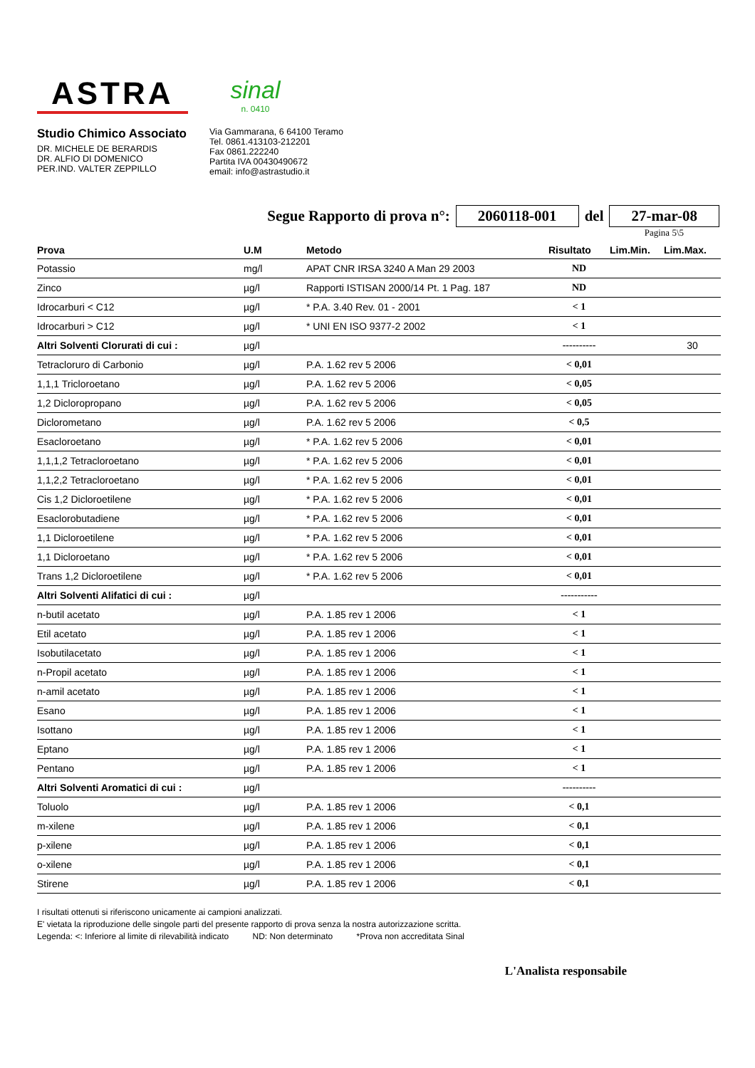ASTRA
sinal
n. 0410
Studio Chimico Associato
DR. MICHELE DE BERARDIS
DR. ALFIO DI DOMENICO
PER.IND. VALTER ZEPPILLO
Via Gammarana, 6 64100 Teramo
Tel. 0861.413103-212201
Fax 0861.222240
Partita IVA 00430490672
email: info@astrastudio.it
Segue Rapporto di prova n°: 2060118-001 del 27-mar-08
Pagina 5\5
| Prova | U.M | Metodo | Risultato | Lim.Min. | Lim.Max. |
| --- | --- | --- | --- | --- | --- |
| Potassio | mg/l | APAT CNR IRSA 3240 A Man 29 2003 | ND | | |
| Zinco | µg/l | Rapporti ISTISAN 2000/14 Pt. 1 Pag. 187 | ND | | |
| Idrocarburi < C12 | µg/l | * P.A. 3.40 Rev. 01 - 2001 | < 1 | | |
| Idrocarburi > C12 | µg/l | * UNI EN ISO 9377-2 2002 | < 1 | | |
| Altri Solventi Clorurati di cui : | µg/l | | ---------- | | 30 |
| Tetracloruro di Carbonio | µg/l | P.A. 1.62 rev 5 2006 | < 0,01 | | |
| 1,1,1 Tricloroetano | µg/l | P.A. 1.62 rev 5 2006 | < 0,05 | | |
| 1,2 Dicloropropano | µg/l | P.A. 1.62 rev 5 2006 | < 0,05 | | |
| Diclorometano | µg/l | P.A. 1.62 rev 5 2006 | < 0,5 | | |
| Esacloroetano | µg/l | * P.A. 1.62 rev 5 2006 | < 0,01 | | |
| 1,1,1,2 Tetracloroetano | µg/l | * P.A. 1.62 rev 5 2006 | < 0,01 | | |
| 1,1,2,2 Tetracloroetano | µg/l | * P.A. 1.62 rev 5 2006 | < 0,01 | | |
| Cis 1,2 Dicloroetilene | µg/l | * P.A. 1.62 rev 5 2006 | < 0,01 | | |
| Esaclorobutadiene | µg/l | * P.A. 1.62 rev 5 2006 | < 0,01 | | |
| 1,1 Dicloroetilene | µg/l | * P.A. 1.62 rev 5 2006 | < 0,01 | | |
| 1,1 Dicloroetano | µg/l | * P.A. 1.62 rev 5 2006 | < 0,01 | | |
| Trans 1,2 Dicloroetilene | µg/l | * P.A. 1.62 rev 5 2006 | < 0,01 | | |
| Altri Solventi Alifatici di cui : | µg/l | | ----------- | | |
| n-butil acetato | µg/l | P.A. 1.85 rev 1 2006 | < 1 | | |
| Etil acetato | µg/l | P.A. 1.85 rev 1 2006 | < 1 | | |
| Isobutilacetato | µg/l | P.A. 1.85 rev 1 2006 | < 1 | | |
| n-Propil acetato | µg/l | P.A. 1.85 rev 1 2006 | < 1 | | |
| n-amil acetato | µg/l | P.A. 1.85 rev 1 2006 | < 1 | | |
| Esano | µg/l | P.A. 1.85 rev 1 2006 | < 1 | | |
| Isottano | µg/l | P.A. 1.85 rev 1 2006 | < 1 | | |
| Eptano | µg/l | P.A. 1.85 rev 1 2006 | < 1 | | |
| Pentano | µg/l | P.A. 1.85 rev 1 2006 | < 1 | | |
| Altri Solventi Aromatici di cui : | µg/l | | ---------- | | |
| Toluolo | µg/l | P.A. 1.85 rev 1 2006 | < 0,1 | | |
| m-xilene | µg/l | P.A. 1.85 rev 1 2006 | < 0,1 | | |
| p-xilene | µg/l | P.A. 1.85 rev 1 2006 | < 0,1 | | |
| o-xilene | µg/l | P.A. 1.85 rev 1 2006 | < 0,1 | | |
| Stirene | µg/l | P.A. 1.85 rev 1 2006 | < 0,1 | | |
I risultati ottenuti si riferiscono unicamente ai campioni analizzati.
E' vietata la riproduzione delle singole parti del presente rapporto di prova senza la nostra autorizzazione scritta.
Legenda: <: Inferiore al limite di rilevabilità indicato ND: Non determinato *Prova non accreditata Sinal
L'Analista responsabile